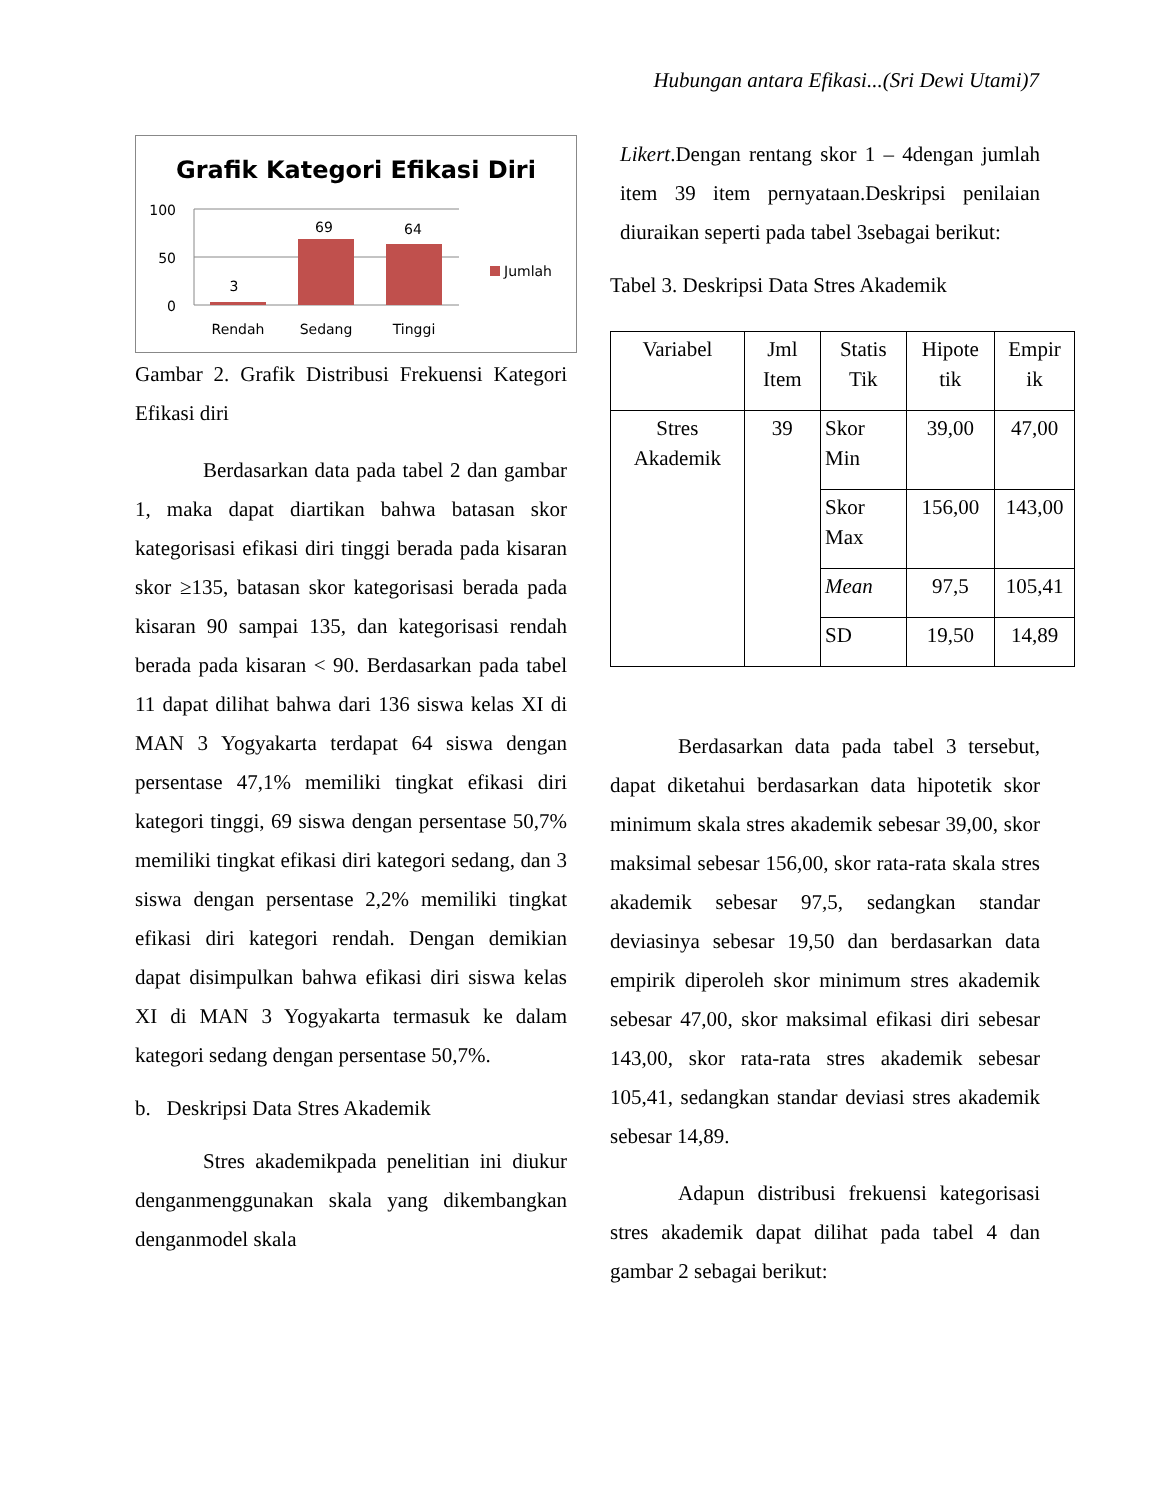Hubungan antara Efikasi...(Sri Dewi Utami)7
Grafik Kategori Efikasi Diri
100
50
0
3
69
64
Rendah
Sedang
Tinggi
Jumlah
Gambar 2. Grafik Distribusi Frekuensi Kategori Efikasi diri
Berdasarkan data pada tabel 2 dan gambar 1, maka dapat diartikan bahwa batasan skor kategorisasi efikasi diri tinggi berada pada kisaran skor ≥135, batasan skor kategorisasi berada pada kisaran 90 sampai 135, dan kategorisasi rendah berada pada kisaran < 90. Berdasarkan pada tabel 11 dapat dilihat bahwa dari 136 siswa kelas XI di MAN 3 Yogyakarta terdapat 64 siswa dengan persentase 47,1% memiliki tingkat efikasi diri kategori tinggi, 69 siswa dengan persentase 50,7% memiliki tingkat efikasi diri kategori sedang, dan 3 siswa dengan persentase 2,2% memiliki tingkat efikasi diri kategori rendah. Dengan demikian dapat disimpulkan bahwa efikasi diri siswa kelas XI di MAN 3 Yogyakarta termasuk ke dalam kategori sedang dengan persentase 50,7%.
b. Deskripsi Data Stres Akademik
Stres akademikpada penelitian ini diukur denganmenggunakan skala yang dikembangkan denganmodel skala
Likert.Dengan rentang skor 1 – 4dengan jumlah item 39 item pernyataan.Deskripsi penilaian diuraikan seperti pada tabel 3sebagai berikut:
Tabel 3. Deskripsi Data Stres Akademik
| Variabel | Jml Item | Statis Tik | Hipote tik | Empir ik |
| Stres Akademik | 39 | Skor Min | 39,00 | 47,00 |
| | | Skor Max | 156,00 | 143,00 |
| | | Mean | 97,5 | 105,41 |
| | | SD | 19,50 | 14,89 |
Berdasarkan data pada tabel 3 tersebut, dapat diketahui berdasarkan data hipotetik skor minimum skala stres akademik sebesar 39,00, skor maksimal sebesar 156,00, skor rata-rata skala stres akademik sebesar 97,5, sedangkan standar deviasinya sebesar 19,50 dan berdasarkan data empirik diperoleh skor minimum stres akademik sebesar 47,00, skor maksimal efikasi diri sebesar 143,00, skor rata-rata stres akademik sebesar 105,41, sedangkan standar deviasi stres akademik sebesar 14,89.
Adapun distribusi frekuensi kategorisasi stres akademik dapat dilihat pada tabel 4 dan gambar 2 sebagai berikut: